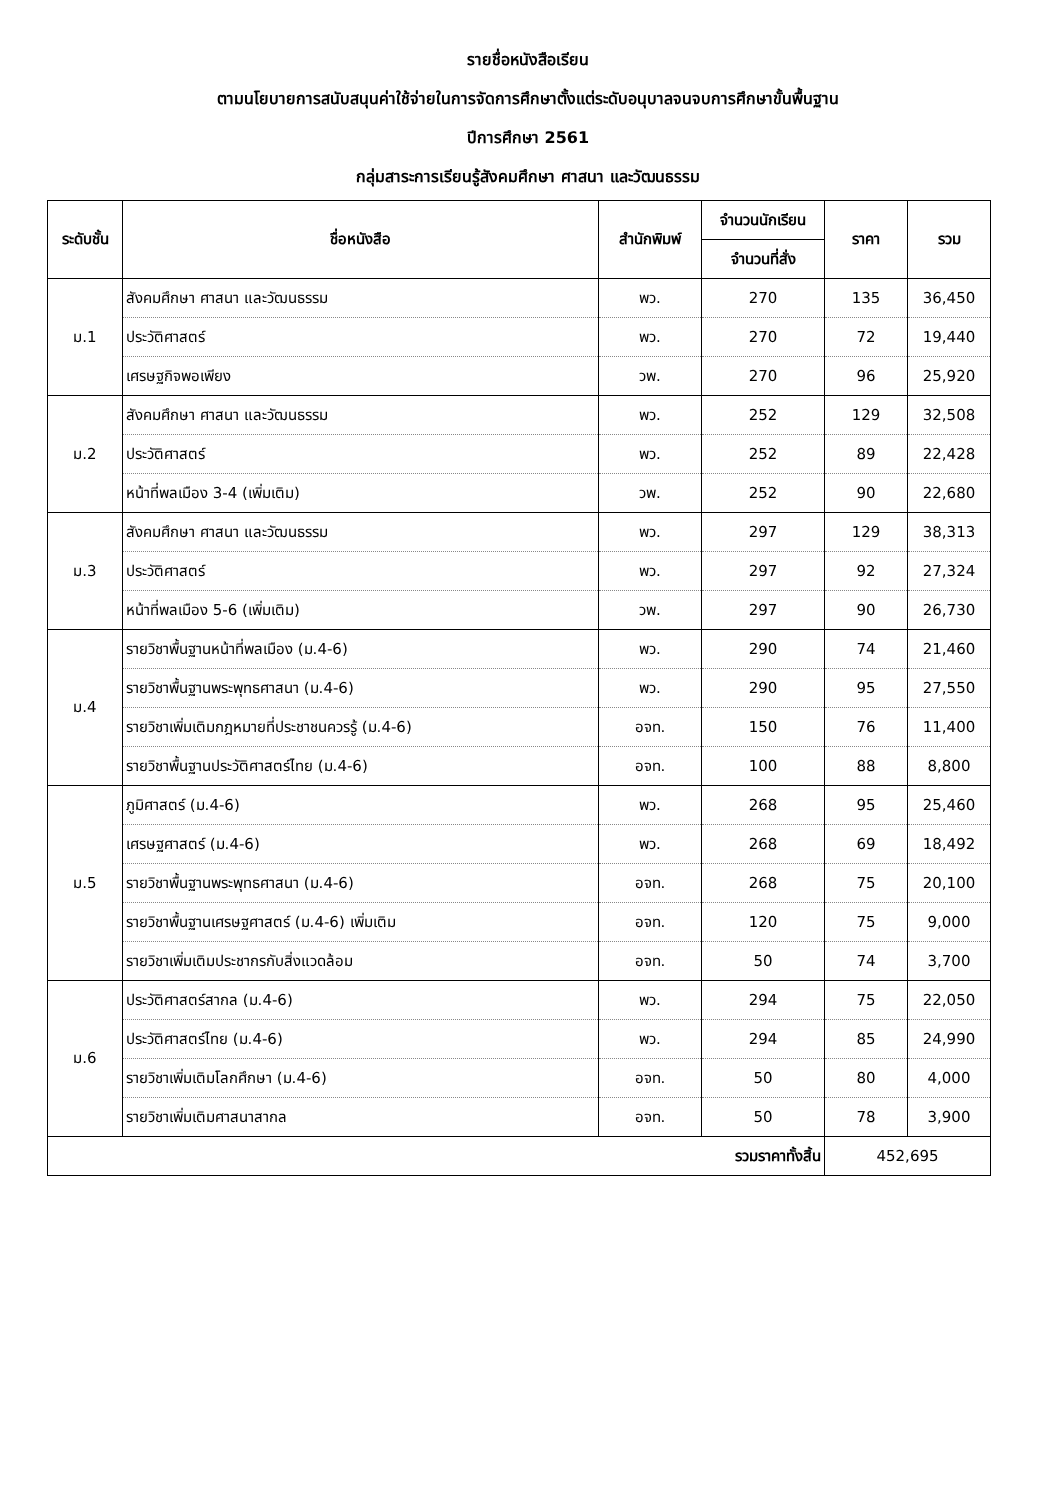รายชื่อหนังสือเรียน
ตามนโยบายการสนับสนุนค่าใช้จ่ายในการจัดการศึกษาตั้งแต่ระดับอนุบาลจนจบการศึกษาขั้นพื้นฐาน
ปีการศึกษา 2561
กลุ่มสาระการเรียนรู้สังคมศึกษา ศาสนา และวัฒนธรรม
| ระดับชั้น | ชื่อหนังสือ | สำนักพิมพ์ | จำนวนนักเรียน | ราคา | รวม |
| --- | --- | --- | --- | --- | --- |
| | | | จำนวนที่สั่ง | | |
| ม.1 | สังคมศึกษา ศาสนา และวัฒนธรรม | พว. | 270 | 135 | 36,450 |
| | ประวัติศาสตร์ | พว. | 270 | 72 | 19,440 |
| | เศรษฐกิจพอเพียง | วพ. | 270 | 96 | 25,920 |
| ม.2 | สังคมศึกษา ศาสนา และวัฒนธรรม | พว. | 252 | 129 | 32,508 |
| | ประวัติศาสตร์ | พว. | 252 | 89 | 22,428 |
| | หน้าที่พลเมือง 3-4 (เพิ่มเติม) | วพ. | 252 | 90 | 22,680 |
| ม.3 | สังคมศึกษา ศาสนา และวัฒนธรรม | พว. | 297 | 129 | 38,313 |
| | ประวัติศาสตร์ | พว. | 297 | 92 | 27,324 |
| | หน้าที่พลเมือง 5-6 (เพิ่มเติม) | วพ. | 297 | 90 | 26,730 |
| ม.4 | รายวิชาพื้นฐานหน้าที่พลเมือง (ม.4-6) | พว. | 290 | 74 | 21,460 |
| | รายวิชาพื้นฐานพระพุทธศาสนา (ม.4-6) | พว. | 290 | 95 | 27,550 |
| | รายวิชาเพิ่มเติมกฎหมายที่ประชาชนควรรู้ (ม.4-6) | อจท. | 150 | 76 | 11,400 |
| | รายวิชาพื้นฐานประวัติศาสตร์ไทย (ม.4-6) | อจท. | 100 | 88 | 8,800 |
| ม.5 | ภูมิศาสตร์ (ม.4-6) | พว. | 268 | 95 | 25,460 |
| | เศรษฐศาสตร์ (ม.4-6) | พว. | 268 | 69 | 18,492 |
| | รายวิชาพื้นฐานพระพุทธศาสนา (ม.4-6) | อจท. | 268 | 75 | 20,100 |
| | รายวิชาพื้นฐานเศรษฐศาสตร์ (ม.4-6) เพิ่มเติม | อจท. | 120 | 75 | 9,000 |
| | รายวิชาเพิ่มเติมประชากรกับสิ่งแวดล้อม | อจท. | 50 | 74 | 3,700 |
| ม.6 | ประวัติศาสตร์สากล (ม.4-6) | พว. | 294 | 75 | 22,050 |
| | ประวัติศาสตร์ไทย (ม.4-6) | พว. | 294 | 85 | 24,990 |
| | รายวิชาเพิ่มเติมโลกศึกษา (ม.4-6) | อจท. | 50 | 80 | 4,000 |
| | รายวิชาเพิ่มเติมศาสนาสากล | อจท. | 50 | 78 | 3,900 |
| รวมราคาทั้งสิ้น | | | | 452,695 | |